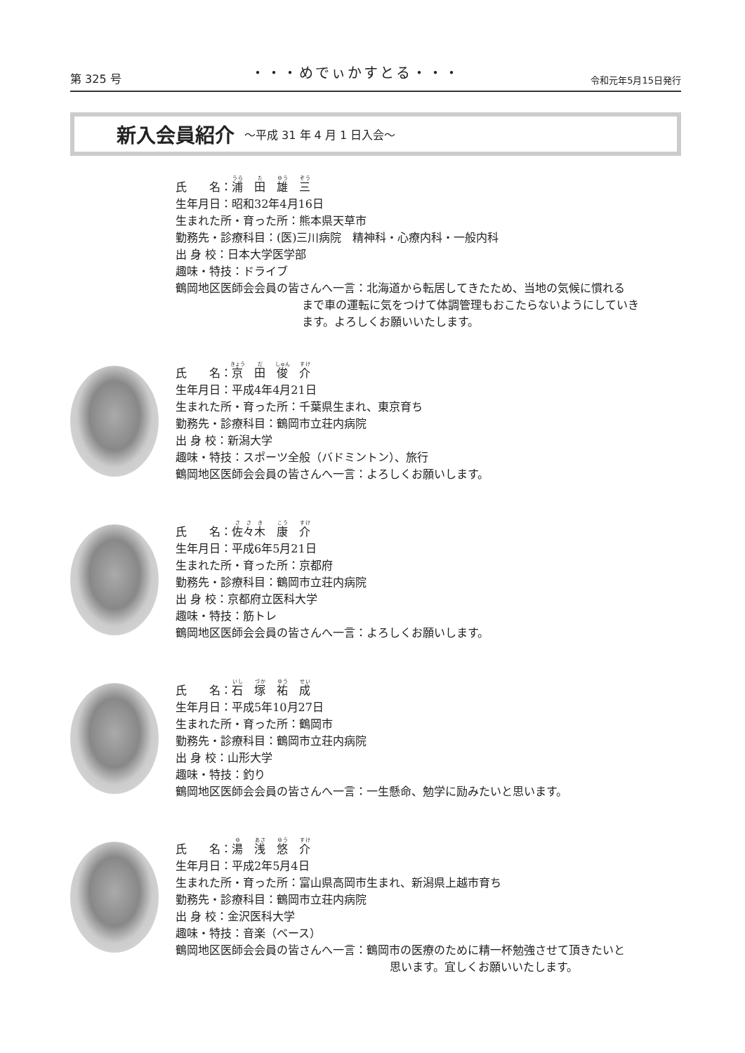第 325 号
・・・めでぃかすとる・・・
令和元年5月15日発行
新入会員紹介 ～平成 31 年 4 月 1 日入会～
氏　　名：浦　田　雄　三
生年月日：昭和32年4月16日
生まれた所・育った所：熊本県天草市
勤務先・診療科目：(医)三川病院　精神科・心療内科・一般内科
出 身 校：日本大学医学部
趣味・特技：ドライブ
鶴岡地区医師会会員の皆さんへ一言：北海道から転居してきたため、当地の気候に慣れる
まで車の運転に気をつけて体調管理もおこたらないようにしていき
ます。よろしくお願いいたします。
氏　　名：京　田　俊　介
生年月日：平成4年4月21日
生まれた所・育った所：千葉県生まれ、東京育ち
勤務先・診療科目：鶴岡市立荘内病院
出 身 校：新潟大学
趣味・特技：スポーツ全般（バドミントン）、旅行
鶴岡地区医師会会員の皆さんへ一言：よろしくお願いします。
氏　　名：佐々木　康　介
生年月日：平成6年5月21日
生まれた所・育った所：京都府
勤務先・診療科目：鶴岡市立荘内病院
出 身 校：京都府立医科大学
趣味・特技：筋トレ
鶴岡地区医師会会員の皆さんへ一言：よろしくお願いします。
氏　　名：石　塚　祐　成
生年月日：平成5年10月27日
生まれた所・育った所：鶴岡市
勤務先・診療科目：鶴岡市立荘内病院
出 身 校：山形大学
趣味・特技：釣り
鶴岡地区医師会会員の皆さんへ一言：一生懸命、勉学に励みたいと思います。
氏　　名：湯　浅　悠　介
生年月日：平成2年5月4日
生まれた所・育った所：富山県高岡市生まれ、新潟県上越市育ち
勤務先・診療科目：鶴岡市立荘内病院
出 身 校：金沢医科大学
趣味・特技：音楽（ベース）
鶴岡地区医師会会員の皆さんへ一言：鶴岡市の医療のために精一杯勉強させて頂きたいと
思います。宜しくお願いいたします。